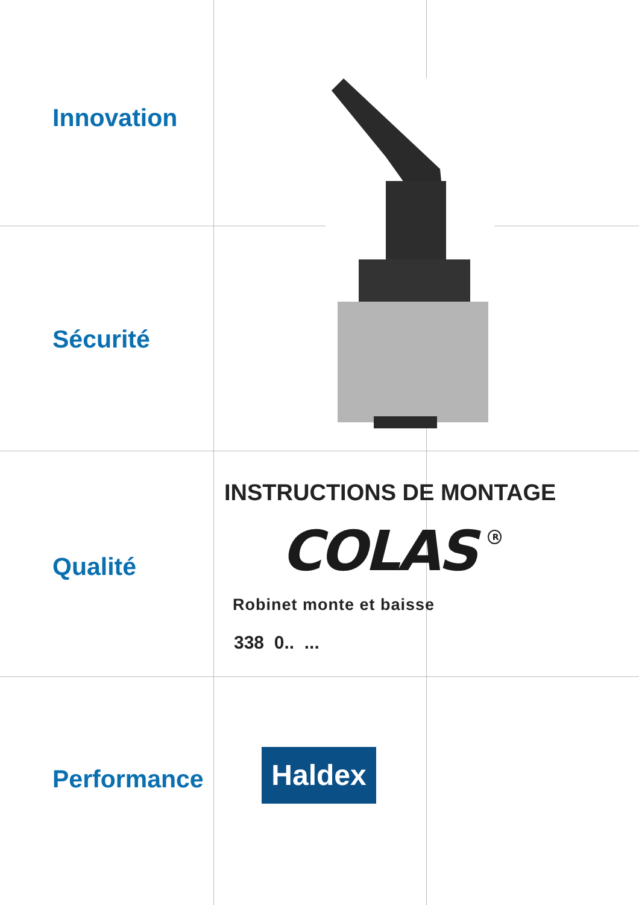Innovation
Sécurité
Qualité
Performance
INSTRUCTIONS DE MONTAGE
COLAS<sup>R</sup>
Robinet monte et baisse
338 0.. ...
Haldex